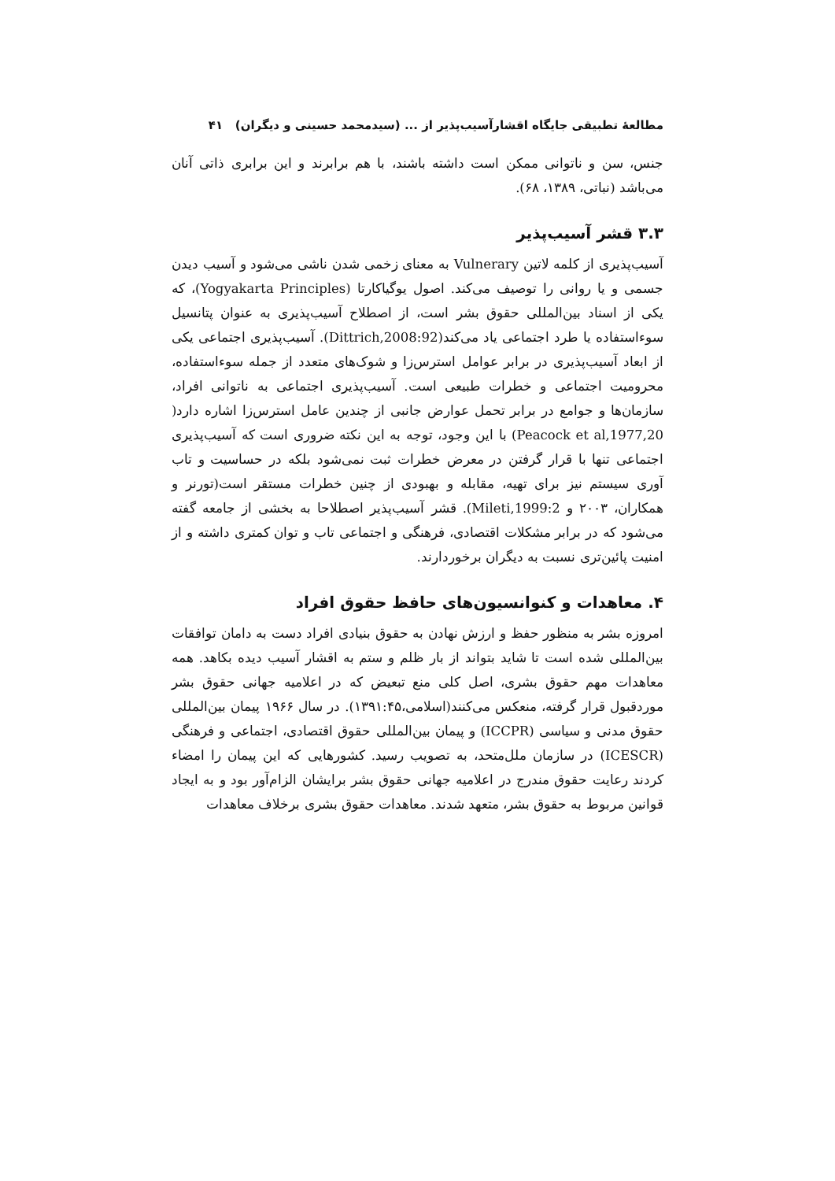مطالعهٔ تطبیقی جایگاه اقشارآسیب‌پذیر از ... (سیدمحمد حسینی و دیگران) ۴۱
جنس، سن و ناتوانی ممکن است داشته باشند، با هم برابرند و این برابری ذاتی آنان می‌باشد (نباتی، ۱۳۸۹، ۶۸).
۳.۳ قشر آسیب‌پذیر
آسیب‌پذیری از کلمه لاتین Vulnerary به معنای زخمی شدن ناشی می‌شود و آسیب دیدن جسمی و یا روانی را توصیف می‌کند. اصول یوگیاکارتا (Yogyakarta Principles)، که یکی از اسناد بین‌المللی حقوق بشر است، از اصطلاح آسیب‌پذیری به عنوان پتانسیل سوءاستفاده یا طرد اجتماعی یاد می‌کند(Dittrich,2008:92). آسیب‌پذیری اجتماعی یکی از ابعاد آسیب‌پذیری در برابر عوامل استرس‌زا و شوک‌های متعدد از جمله سوءاستفاده، محرومیت اجتماعی و خطرات طبیعی است. آسیب‌پذیری اجتماعی به ناتوانی افراد، سازمان‌ها و جوامع در برابر تحمل عوارض جانبی از چندین عامل استرس‌زا اشاره دارد( Peacock et al,1977,20) با این وجود، توجه به این نکته ضروری است که آسیب‌پذیری اجتماعی تنها با قرار گرفتن در معرض خطرات ثبت نمی‌شود بلکه در حساسیت و تاب آوری سیستم نیز برای تهیه، مقابله و بهبودی از چنین خطرات مستقر است(تورنر و همکاران، ۲۰۰۳ و Mileti,1999:2). قشر آسیب‌پذیر اصطلاحا به بخشی از جامعه گفته می‌شود که در برابر مشکلات اقتصادی، فرهنگی و اجتماعی تاب و توان کمتری داشته و از امنیت پائین‌تری نسبت به دیگران برخوردارند.
۴. معاهدات و کنوانسیون‌های حافظ حقوق افراد
امروزه بشر به منظور حفظ و ارزش نهادن به حقوق بنیادی افراد دست به دامان توافقات بین‌المللی شده است تا شاید بتواند از بار ظلم و ستم به اقشار آسیب دیده بکاهد. همه معاهدات مهم حقوق بشری، اصل کلی منع تبعیض که در اعلامیه جهانی حقوق بشر موردقبول قرار گرفته، منعکس می‌کنند(اسلامی،۱۳۹۱:۴۵). در سال ۱۹۶۶ پیمان بین‌المللی حقوق مدنی و سیاسی (ICCPR) و پیمان بین‌المللی حقوق اقتصادی، اجتماعی و فرهنگی (ICESCR) در سازمان ملل‌متحد، به تصویب رسید. کشورهایی که این پیمان را امضاء کردند رعایت حقوق مندرج در اعلامیه جهانی حقوق بشر برایشان الزام‌آور بود و به ایجاد قوانین مربوط به حقوق بشر، متعهد شدند. معاهدات حقوق بشری برخلاف معاهدات